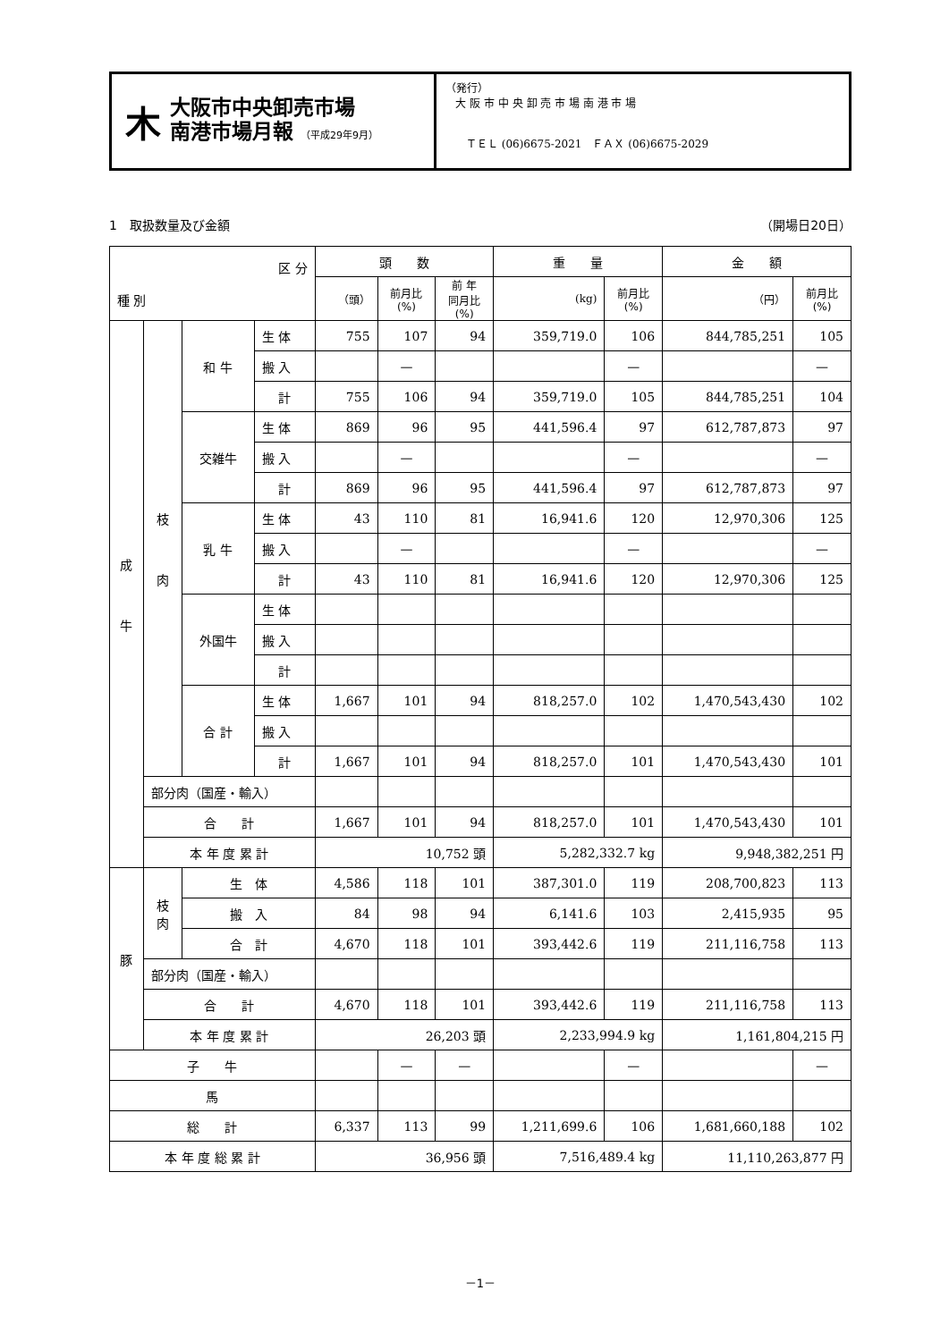木
大阪市中央卸売市場
南港市場月報 （平成29年9月）
（発行）
大 阪 市 中 央 卸 売 市 場 南 港 市 場
ＴＥＬ (06)6675-2021　ＦＡＸ (06)6675-2029
1　取扱数量及び金額 （開場日20日）
| 区 分 種 別 | | | | 頭 数 | | | 重 量 | | 金 額 | |
| --- | --- | --- | --- | --- | --- | --- | --- | --- | --- | --- |
| | | | | （頭） | 前月比 (%) | 前 年 同月比 (%) | (kg) | 前月比 (%) | （円） | 前月比 (%) |
| 成 牛 | 枝 肉 | 和 牛 | 生 体 | 755 | 107 | 94 | 359,719.0 | 106 | 844,785,251 | 105 |
| | | | 搬 入 | | — | | | — | | — |
| | | | 計 | 755 | 106 | 94 | 359,719.0 | 105 | 844,785,251 | 104 |
| | | 交雑牛 | 生 体 | 869 | 96 | 95 | 441,596.4 | 97 | 612,787,873 | 97 |
| | | | 搬 入 | | — | | | — | | — |
| | | | 計 | 869 | 96 | 95 | 441,596.4 | 97 | 612,787,873 | 97 |
| | | 乳 牛 | 生 体 | 43 | 110 | 81 | 16,941.6 | 120 | 12,970,306 | 125 |
| | | | 搬 入 | | — | | | — | | — |
| | | | 計 | 43 | 110 | 81 | 16,941.6 | 120 | 12,970,306 | 125 |
| | | 外国牛 | 生 体 | | | | | | | |
| | | | 搬 入 | | | | | | | |
| | | | 計 | | | | | | | |
| | | 合 計 | 生 体 | 1,667 | 101 | 94 | 818,257.0 | 102 | 1,470,543,430 | 102 |
| | | | 搬 入 | | | | | | | |
| | | | 計 | 1,667 | 101 | 94 | 818,257.0 | 101 | 1,470,543,430 | 101 |
| | 部分肉（国産・輸入） | | | | | | | | | |
| | 合 計 | | | 1,667 | 101 | 94 | 818,257.0 | 101 | 1,470,543,430 | 101 |
| | 本 年 度 累 計 | | | 10,752 頭 | | | 5,282,332.7 kg | | 9,948,382,251 円 | |
| 豚 | 枝 肉 | 生 体 | | 4,586 | 118 | 101 | 387,301.0 | 119 | 208,700,823 | 113 |
| | | 搬 入 | | 84 | 98 | 94 | 6,141.6 | 103 | 2,415,935 | 95 |
| | | 合 計 | | 4,670 | 118 | 101 | 393,442.6 | 119 | 211,116,758 | 113 |
| | 部分肉（国産・輸入） | | | | | | | | | |
| | 合 計 | | | 4,670 | 118 | 101 | 393,442.6 | 119 | 211,116,758 | 113 |
| | 本 年 度 累 計 | | | 26,203 頭 | | | 2,233,994.9 kg | | 1,161,804,215 円 | |
| 子 牛 | | | | | — | — | | — | | — |
| 馬 | | | | | | | | | | |
| 総 計 | | | | 6,337 | 113 | 99 | 1,211,699.6 | 106 | 1,681,660,188 | 102 |
| 本 年 度 総 累 計 | | | | 36,956 頭 | | | 7,516,489.4 kg | | 11,110,263,877 円 | |
－1－